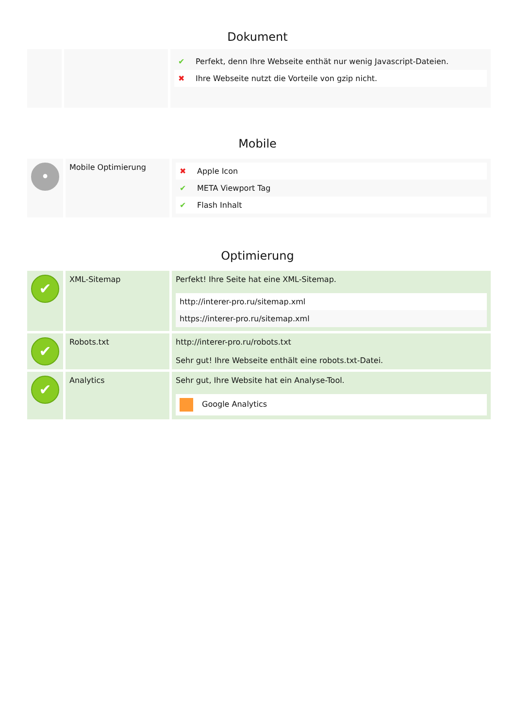Dokument
| | | / ✔ / Perfekt, denn Ihre Webseite enthät nur wenig Javascript-Dateien. / / ✖ / Ihre Webseite nutzt die Vorteile von gzip nicht. / |
Mobile
| • | Mobile Optimierung | / ✖ / Apple Icon / / ✔ / META Viewport Tag / / ✔ / Flash Inhalt / |
Optimierung
| ✔ | XML-Sitemap | Perfekt! Ihre Seite hat eine XML-Sitemap. / http://interer-pro.ru/sitemap.xml / / https://interer-pro.ru/sitemap.xml / |
| ✔ | Robots.txt | http://interer-pro.ru/robots.txt Sehr gut! Ihre Webseite enthält eine robots.txt-Datei. |
| ✔ | Analytics | Sehr gut, Ihre Website hat ein Analyse-Tool. / Google Analytics / |